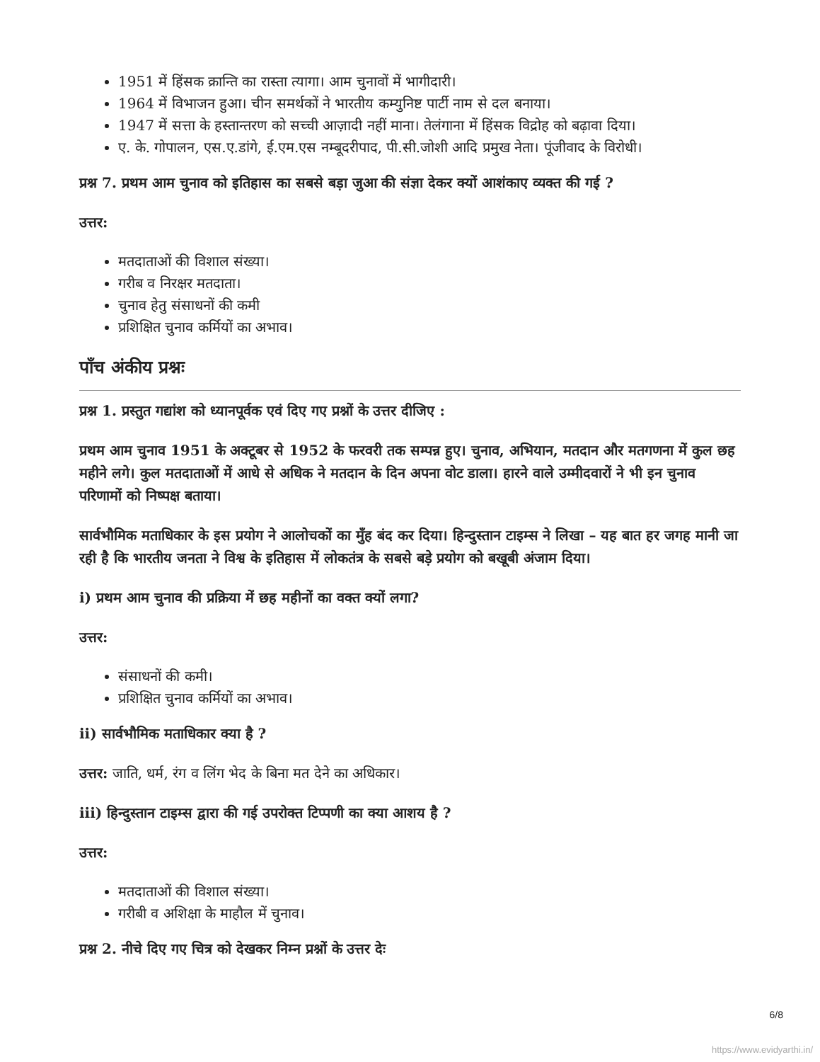1951 में हिंसक क्रान्ति का रास्ता त्यागा। आम चुनावों में भागीदारी।
1964 में विभाजन हुआ। चीन समर्थकों ने भारतीय कम्युनिष्ट पार्टी नाम से दल बनाया।
1947 में सत्ता के हस्तान्तरण को सच्ची आज़ादी नहीं माना। तेलंगाना में हिंसक विद्रोह को बढ़ावा दिया।
ए. के. गोपालन, एस.ए.डांगे, ई.एम.एस नम्बूदरीपाद, पी.सी.जोशी आदि प्रमुख नेता। पूंजीवाद के विरोधी।
प्रश्न 7. प्रथम आम चुनाव को इतिहास का सबसे बड़ा जुआ की संज्ञा देकर क्यों आशंकाए व्यक्त की गई ?
उत्तर:
मतदाताओं की विशाल संख्या।
गरीब व निरक्षर मतदाता।
चुनाव हेतु संसाधनों की कमी
प्रशिक्षित चुनाव कर्मियों का अभाव।
पाँच अंकीय प्रश्नः
प्रश्न 1. प्रस्तुत गद्यांश को ध्यानपूर्वक एवं दिए गए प्रश्नों के उत्तर दीजिए :
प्रथम आम चुनाव 1951 के अक्टूबर से 1952 के फरवरी तक सम्पन्न हुए। चुनाव, अभियान, मतदान और मतगणना में कुल छह महीने लगे। कुल मतदाताओं में आधे से अधिक ने मतदान के दिन अपना वोट डाला। हारने वाले उम्मीदवारों ने भी इन चुनाव परिणामों को निष्पक्ष बताया।
सार्वभौमिक मताधिकार के इस प्रयोग ने आलोचकों का मुँह बंद कर दिया। हिन्दुस्तान टाइम्स ने लिखा – यह बात हर जगह मानी जा रही है कि भारतीय जनता ने विश्व के इतिहास में लोकतंत्र के सबसे बड़े प्रयोग को बखूबी अंजाम दिया।
i) प्रथम आम चुनाव की प्रक्रिया में छह महीनों का वक्त क्यों लगा?
उत्तर:
संसाधनों की कमी।
प्रशिक्षित चुनाव कर्मियों का अभाव।
ii) सार्वभौमिक मताधिकार क्या है ?
उत्तर: जाति, धर्म, रंग व लिंग भेद के बिना मत देने का अधिकार।
iii) हिन्दुस्तान टाइम्स द्वारा की गई उपरोक्त टिप्पणी का क्या आशय है ?
उत्तर:
मतदाताओं की विशाल संख्या।
गरीबी व अशिक्षा के माहौल में चुनाव।
प्रश्न 2. नीचे दिए गए चित्र को देखकर निम्न प्रश्नों के उत्तर देः
6/8
https://www.evidyarthi.in/